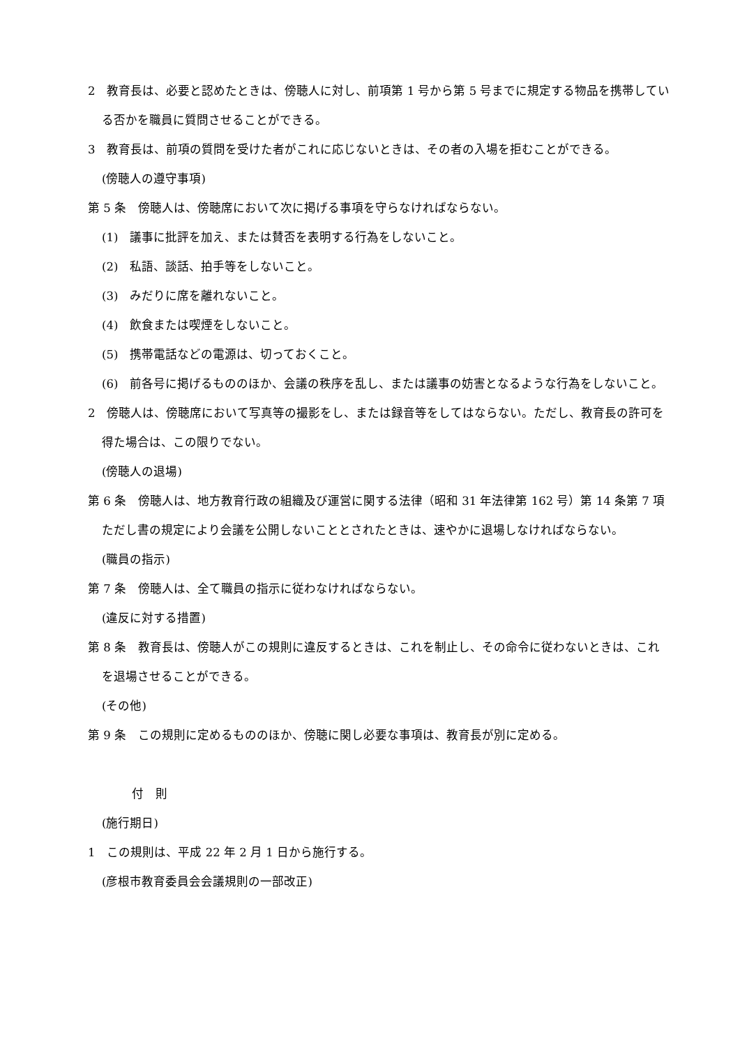2　教育長は、必要と認めたときは、傍聴人に対し、前項第 1 号から第 5 号までに規定する物品を携帯している否かを職員に質問させることができる。
3　教育長は、前項の質問を受けた者がこれに応じないときは、その者の入場を拒むことができる。
(傍聴人の遵守事項)
第 5 条　傍聴人は、傍聴席において次に掲げる事項を守らなければならない。
(1)　議事に批評を加え、または賛否を表明する行為をしないこと。
(2)　私語、談話、拍手等をしないこと。
(3)　みだりに席を離れないこと。
(4)　飲食または喫煙をしないこと。
(5)　携帯電話などの電源は、切っておくこと。
(6)　前各号に掲げるもののほか、会議の秩序を乱し、または議事の妨害となるような行為をしないこと。
2　傍聴人は、傍聴席において写真等の撮影をし、または録音等をしてはならない。ただし、教育長の許可を得た場合は、この限りでない。
(傍聴人の退場)
第 6 条　傍聴人は、地方教育行政の組織及び運営に関する法律（昭和 31 年法律第 162 号）第 14 条第 7 項ただし書の規定により会議を公開しないこととされたときは、速やかに退場しなければならない。
(職員の指示)
第 7 条　傍聴人は、全て職員の指示に従わなければならない。
(違反に対する措置)
第 8 条　教育長は、傍聴人がこの規則に違反するときは、これを制止し、その命令に従わないときは、これを退場させることができる。
(その他)
第 9 条　この規則に定めるもののほか、傍聴に関し必要な事項は、教育長が別に定める。
付　則
(施行期日)
1　この規則は、平成 22 年 2 月 1 日から施行する。
(彦根市教育委員会会議規則の一部改正)